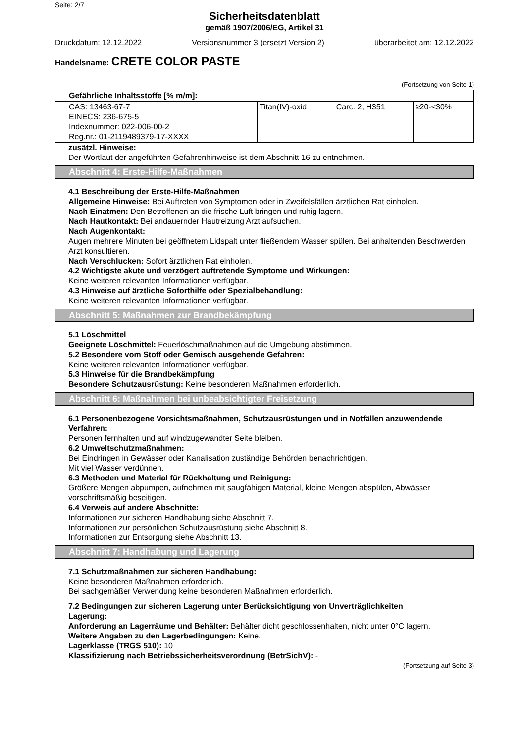Seite: 2/7
Sicherheitsdatenblatt
gemäß 1907/2006/EG, Artikel 31
Druckdatum: 12.12.2022 Versionsnummer 3 (ersetzt Version 2)
überarbeitet am: 12.12.2022
Handelsname: CRETE COLOR PASTE
(Fortsetzung von Seite 1)
| Gefährliche Inhaltsstoffe [% m/m]: | | | |
| CAS: 13463-67-7 EINECS: 236-675-5 Indexnummer: 022-006-00-2 Reg.nr.: 01-2119489379-17-XXXX | Titan(IV)-oxid | Carc. 2, H351 | ≥20-<30% |
zusätzl. Hinweise:
Der Wortlaut der angeführten Gefahrenhinweise ist dem Abschnitt 16 zu entnehmen.
Abschnitt 4: Erste-Hilfe-Maßnahmen
4.1 Beschreibung der Erste-Hilfe-Maßnahmen
Allgemeine Hinweise: Bei Auftreten von Symptomen oder in Zweifelsfällen ärztlichen Rat einholen.
Nach Einatmen: Den Betroffenen an die frische Luft bringen und ruhig lagern.
Nach Hautkontakt: Bei andauernder Hautreizung Arzt aufsuchen.
Nach Augenkontakt:
Augen mehrere Minuten bei geöffnetem Lidspalt unter fließendem Wasser spülen. Bei anhaltenden Beschwerden Arzt konsultieren.
Nach Verschlucken: Sofort ärztlichen Rat einholen.
4.2 Wichtigste akute und verzögert auftretende Symptome und Wirkungen:
Keine weiteren relevanten Informationen verfügbar.
4.3 Hinweise auf ärztliche Soforthilfe oder Spezialbehandlung:
Keine weiteren relevanten Informationen verfügbar.
Abschnitt 5: Maßnahmen zur Brandbekämpfung
5.1 Löschmittel
Geeignete Löschmittel: Feuerlöschmaßnahmen auf die Umgebung abstimmen.
5.2 Besondere vom Stoff oder Gemisch ausgehende Gefahren:
Keine weiteren relevanten Informationen verfügbar.
5.3 Hinweise für die Brandbekämpfung
Besondere Schutzausrüstung: Keine besonderen Maßnahmen erforderlich.
Abschnitt 6: Maßnahmen bei unbeabsichtigter Freisetzung
6.1 Personenbezogene Vorsichtsmaßnahmen, Schutzausrüstungen und in Notfällen anzuwendende Verfahren:
Personen fernhalten und auf windzugewandter Seite bleiben.
6.2 Umweltschutzmaßnahmen:
Bei Eindringen in Gewässer oder Kanalisation zuständige Behörden benachrichtigen.
Mit viel Wasser verdünnen.
6.3 Methoden und Material für Rückhaltung und Reinigung:
Größere Mengen abpumpen, aufnehmen mit saugfähigen Material, kleine Mengen abspülen, Abwässer vorschriftsmäßig beseitigen.
6.4 Verweis auf andere Abschnitte:
Informationen zur sicheren Handhabung siehe Abschnitt 7.
Informationen zur persönlichen Schutzausrüstung siehe Abschnitt 8.
Informationen zur Entsorgung siehe Abschnitt 13.
Abschnitt 7: Handhabung und Lagerung
7.1 Schutzmaßnahmen zur sicheren Handhabung:
Keine besonderen Maßnahmen erforderlich.
Bei sachgemäßer Verwendung keine besonderen Maßnahmen erforderlich.
7.2 Bedingungen zur sicheren Lagerung unter Berücksichtigung von Unverträglichkeiten
Lagerung:
Anforderung an Lagerräume und Behälter: Behälter dicht geschlossenhalten, nicht unter 0°C lagern.
Weitere Angaben zu den Lagerbedingungen: Keine.
Lagerklasse (TRGS 510): 10
Klassifizierung nach Betriebssicherheitsverordnung (BetrSichV): -
(Fortsetzung auf Seite 3)